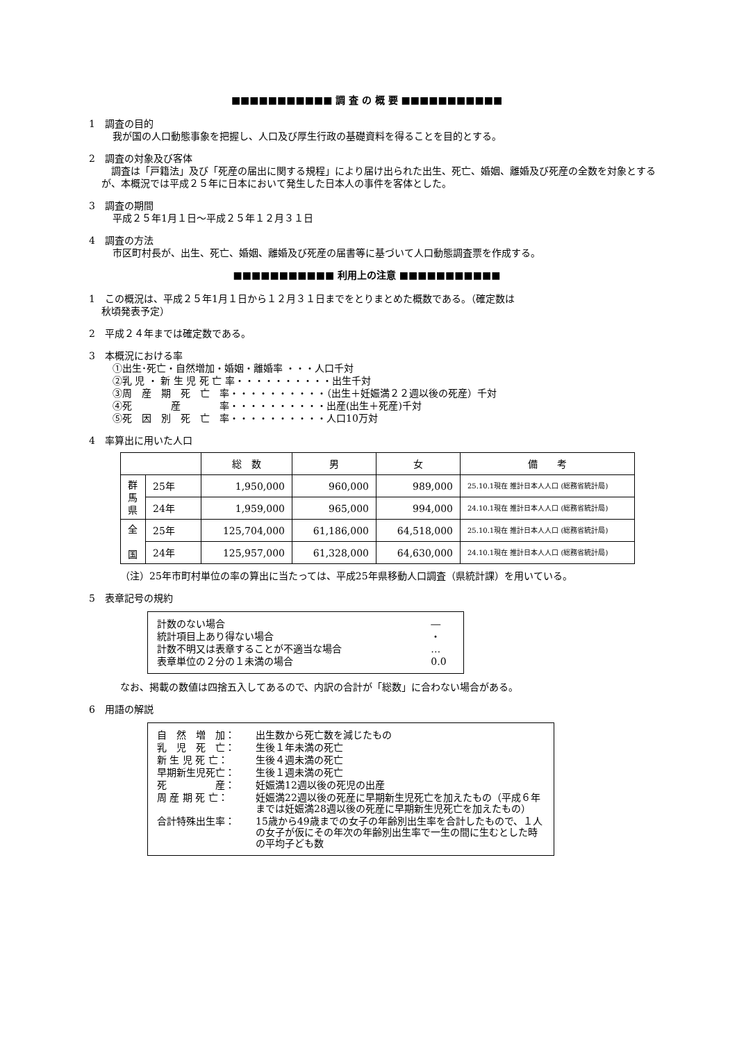■■■■■■■■■■■ 調 査 の 概 要 ■■■■■■■■■■■
1　調査の目的
我が国の人口動態事象を把握し、人口及び厚生行政の基礎資料を得ることを目的とする。
2　調査の対象及び客体
　調査は「戸籍法」及び「死産の届出に関する規程」により届け出られた出生、死亡、婚姻、離婚及び死産の全数を対象とするが、本概況では平成２５年に日本において発生した日本人の事件を客体とした。
3　調査の期間
平成２５年1月１日～平成２５年１２月３１日
4　調査の方法
市区町村長が、出生、死亡、婚姻、離婚及び死産の届書等に基づいて人口動態調査票を作成する。
■■■■■■■■■■■ 利用上の注意 ■■■■■■■■■■■
1　この概況は、平成２５年1月１日から１２月３１日までをとりまとめた概数である。（確定数は
秋頃発表予定）
2　平成２４年までは確定数である。
3　本概況における率
①出生･死亡・自然増加・婚姻・離婚率 ・・・人口千対
②乳 児 ・ 新 生 児 死 亡 率・・・・・・・・・・出生千対
③周　産　期　死　亡　率・・・・・・・・・・（出生＋妊娠満２２週以後の死産）千対
④死　　　　産　　　　率・・・・・・・・・・出産(出生＋死産)千対
⑤死　因　別　死　亡　率・・・・・・・・・・人口10万対
4　率算出に用いた人口
| | | 総 数 | 男 | 女 | 備 考 |
| 群馬県 | 25年 | 1,950,000 | 960,000 | 989,000 | 25.10.1現在 推計日本人人口 (総務省統計局) |
| | 24年 | 1,959,000 | 965,000 | 994,000 | 24.10.1現在 推計日本人人口 (総務省統計局) |
| 全 国 | 25年 | 125,704,000 | 61,186,000 | 64,518,000 | 25.10.1現在 推計日本人人口 (総務省統計局) |
| | 24年 | 125,957,000 | 61,328,000 | 64,630,000 | 24.10.1現在 推計日本人人口 (総務省統計局) |
（注）25年市町村単位の率の算出に当たっては、平成25年県移動人口調査（県統計課）を用いている。
5　表章記号の規約
| 計数のない場合 | ― |
| 統計項目上あり得ない場合 | ・ |
| 計数不明又は表章することが不適当な場合 | … |
| 表章単位の２分の１未満の場合 | 0.0 |
なお、掲載の数値は四捨五入してあるので、内訳の合計が「総数」に合わない場合がある。
6　用語の解説
| 自 然 増 加： | 出生数から死亡数を減じたもの |
| 乳 児 死 亡： | 生後１年未満の死亡 |
| 新 生 児 死 亡： | 生後４週未満の死亡 |
| 早期新生児死亡： | 生後１週未満の死亡 |
| 死 産： | 妊娠満12週以後の死児の出産 |
| 周 産 期 死 亡： | 妊娠満22週以後の死産に早期新生児死亡を加えたもの（平成６年までは妊娠満28週以後の死産に早期新生児死亡を加えたもの） |
| 合計特殊出生率： | 15歳から49歳までの女子の年齢別出生率を合計したもので、１人の女子が仮にその年次の年齢別出生率で一生の間に生むとした時の平均子ども数 |